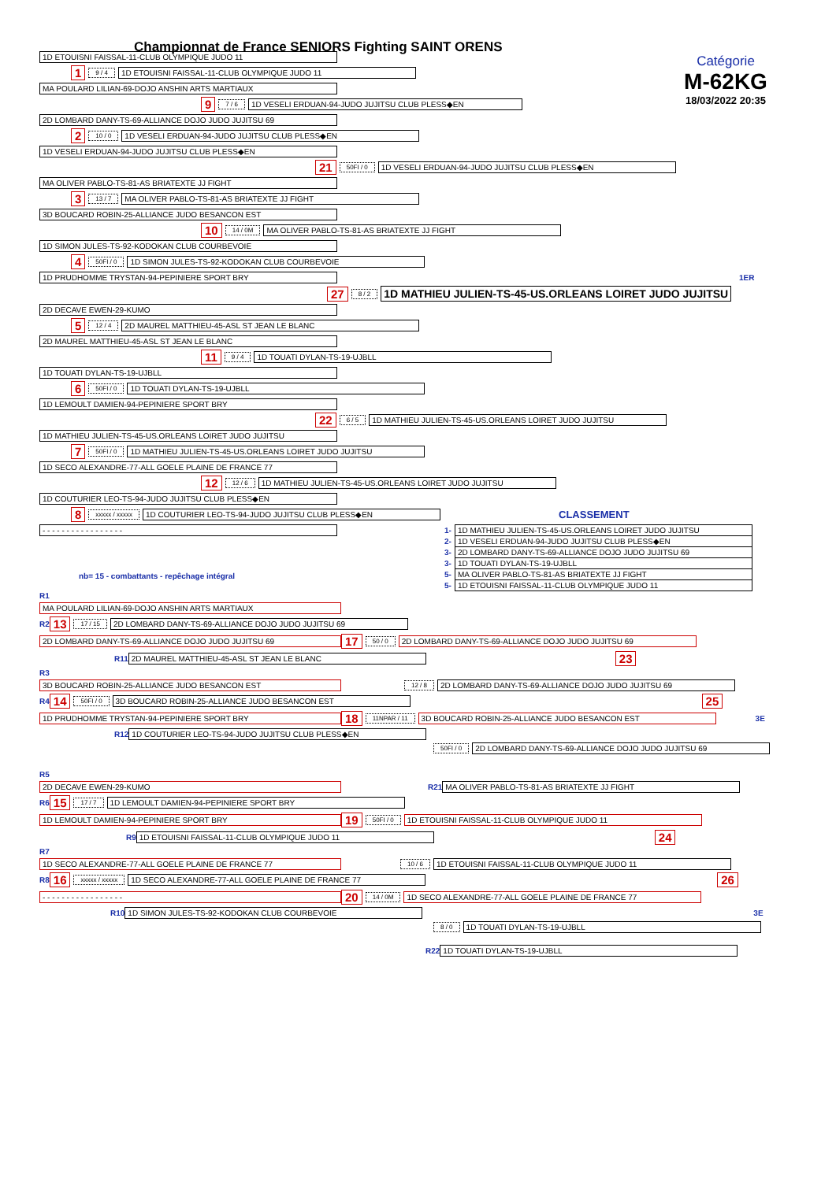Catégorie
M-62KG
18/03/2022 20:35
Championnat de France SENIORS Fighting SAINT ORENS
1D ETOUISNI FAISSAL-11-CLUB OLYMPIQUE JUDO 11
1 9 / 4 1D ETOUISNI FAISSAL-11-CLUB OLYMPIQUE JUDO 11
MA POULARD LILIAN-69-DOJO ANSHIN ARTS MARTIAUX
9 7 / 6 1D VESELI ERDUAN-94-JUDO JUJITSU CLUB PLESS◆EN
2D LOMBARD DANY-TS-69-ALLIANCE DOJO JUDO JUJITSU 69
2 10 / 0 1D VESELI ERDUAN-94-JUDO JUJITSU CLUB PLESS◆EN
1D VESELI ERDUAN-94-JUDO JUJITSU CLUB PLESS◆EN
21 50FI / 0 1D VESELI ERDUAN-94-JUDO JUJITSU CLUB PLESS◆EN
MA OLIVER PABLO-TS-81-AS BRIATEXTE JJ FIGHT
3 13 / 7 MA OLIVER PABLO-TS-81-AS BRIATEXTE JJ FIGHT
3D BOUCARD ROBIN-25-ALLIANCE JUDO BESANCON EST
10 14 / 0M MA OLIVER PABLO-TS-81-AS BRIATEXTE JJ FIGHT
1D SIMON JULES-TS-92-KODOKAN CLUB COURBEVOIE
4 50FI / 0 1D SIMON JULES-TS-92-KODOKAN CLUB COURBEVOIE
1D PRUDHOMME TRYSTAN-94-PEPINIERE SPORT BRY 1ER
27 8 / 2 1D MATHIEU JULIEN-TS-45-US.ORLEANS LOIRET JUDO JUJITSU
2D DECAVE EWEN-29-KUMO
5 12 / 4 2D MAUREL MATTHIEU-45-ASL ST JEAN LE BLANC
2D MAUREL MATTHIEU-45-ASL ST JEAN LE BLANC
11 9 / 4 1D TOUATI DYLAN-TS-19-UJBLL
1D TOUATI DYLAN-TS-19-UJBLL
6 50FI / 0 1D TOUATI DYLAN-TS-19-UJBLL
1D LEMOULT DAMIEN-94-PEPINIERE SPORT BRY
22 6 / 5 1D MATHIEU JULIEN-TS-45-US.ORLEANS LOIRET JUDO JUJITSU
1D MATHIEU JULIEN-TS-45-US.ORLEANS LOIRET JUDO JUJITSU
7 50FI / 0 1D MATHIEU JULIEN-TS-45-US.ORLEANS LOIRET JUDO JUJITSU
1D SECO ALEXANDRE-77-ALL GOELE PLAINE DE FRANCE 77
12 12 / 6 1D MATHIEU JULIEN-TS-45-US.ORLEANS LOIRET JUDO JUJITSU
1D COUTURIER LEO-TS-94-JUDO JUJITSU CLUB PLESS◆EN
8 xxxxx / xxxxx 1D COUTURIER LEO-TS-94-JUDO JUJITSU CLUB PLESS◆EN CLASSEMENT
- - - - - - - - - - - - - - - - -
nb= 15 - combattants - repêchage intégral
| 1- | 1D MATHIEU JULIEN-TS-45-US.ORLEANS LOIRET JUDO JUJITSU |
| 2- | 1D VESELI ERDUAN-94-JUDO JUJITSU CLUB PLESS◆EN |
| 3- | 2D LOMBARD DANY-TS-69-ALLIANCE DOJO JUDO JUJITSU 69 |
| 3- | 1D TOUATI DYLAN-TS-19-UJBLL |
| 5- | MA OLIVER PABLO-TS-81-AS BRIATEXTE JJ FIGHT |
| 5- | 1D ETOUISNI FAISSAL-11-CLUB OLYMPIQUE JUDO 11 |
R1
MA POULARD LILIAN-69-DOJO ANSHIN ARTS MARTIAUX
R2 13 17 / 15 2D LOMBARD DANY-TS-69-ALLIANCE DOJO JUDO JUJITSU 69
2D LOMBARD DANY-TS-69-ALLIANCE DOJO JUDO JUJITSU 69 17 50 / 0 2D LOMBARD DANY-TS-69-ALLIANCE DOJO JUDO JUJITSU 69
R11 2D MAUREL MATTHIEU-45-ASL ST JEAN LE BLANC 23
R3
3D BOUCARD ROBIN-25-ALLIANCE JUDO BESANCON EST 12 / 8 2D LOMBARD DANY-TS-69-ALLIANCE DOJO JUDO JUJITSU 69
R4 14 50FI / 0 3D BOUCARD ROBIN-25-ALLIANCE JUDO BESANCON EST 25
1D PRUDHOMME TRYSTAN-94-PEPINIERE SPORT BRY 18 11NPAR / 11 3D BOUCARD ROBIN-25-ALLIANCE JUDO BESANCON EST 3E
R12 1D COUTURIER LEO-TS-94-JUDO JUJITSU CLUB PLESS◆EN
50FI / 0 2D LOMBARD DANY-TS-69-ALLIANCE DOJO JUDO JUJITSU 69
R5
2D DECAVE EWEN-29-KUMO R21 MA OLIVER PABLO-TS-81-AS BRIATEXTE JJ FIGHT
R6 15 17 / 7 1D LEMOULT DAMIEN-94-PEPINIERE SPORT BRY
1D LEMOULT DAMIEN-94-PEPINIERE SPORT BRY 19 50FI / 0 1D ETOUISNI FAISSAL-11-CLUB OLYMPIQUE JUDO 11
R9 1D ETOUISNI FAISSAL-11-CLUB OLYMPIQUE JUDO 11 24
R7
1D SECO ALEXANDRE-77-ALL GOELE PLAINE DE FRANCE 77 10 / 6 1D ETOUISNI FAISSAL-11-CLUB OLYMPIQUE JUDO 11
R8 16 xxxxx / xxxxx 1D SECO ALEXANDRE-77-ALL GOELE PLAINE DE FRANCE 77 26
- - - - - - - - - - - - - - - - - 20 14 / 0M 1D SECO ALEXANDRE-77-ALL GOELE PLAINE DE FRANCE 77
R10 1D SIMON JULES-TS-92-KODOKAN CLUB COURBEVOIE 3E
8 / 0 1D TOUATI DYLAN-TS-19-UJBLL
R22 1D TOUATI DYLAN-TS-19-UJBLL